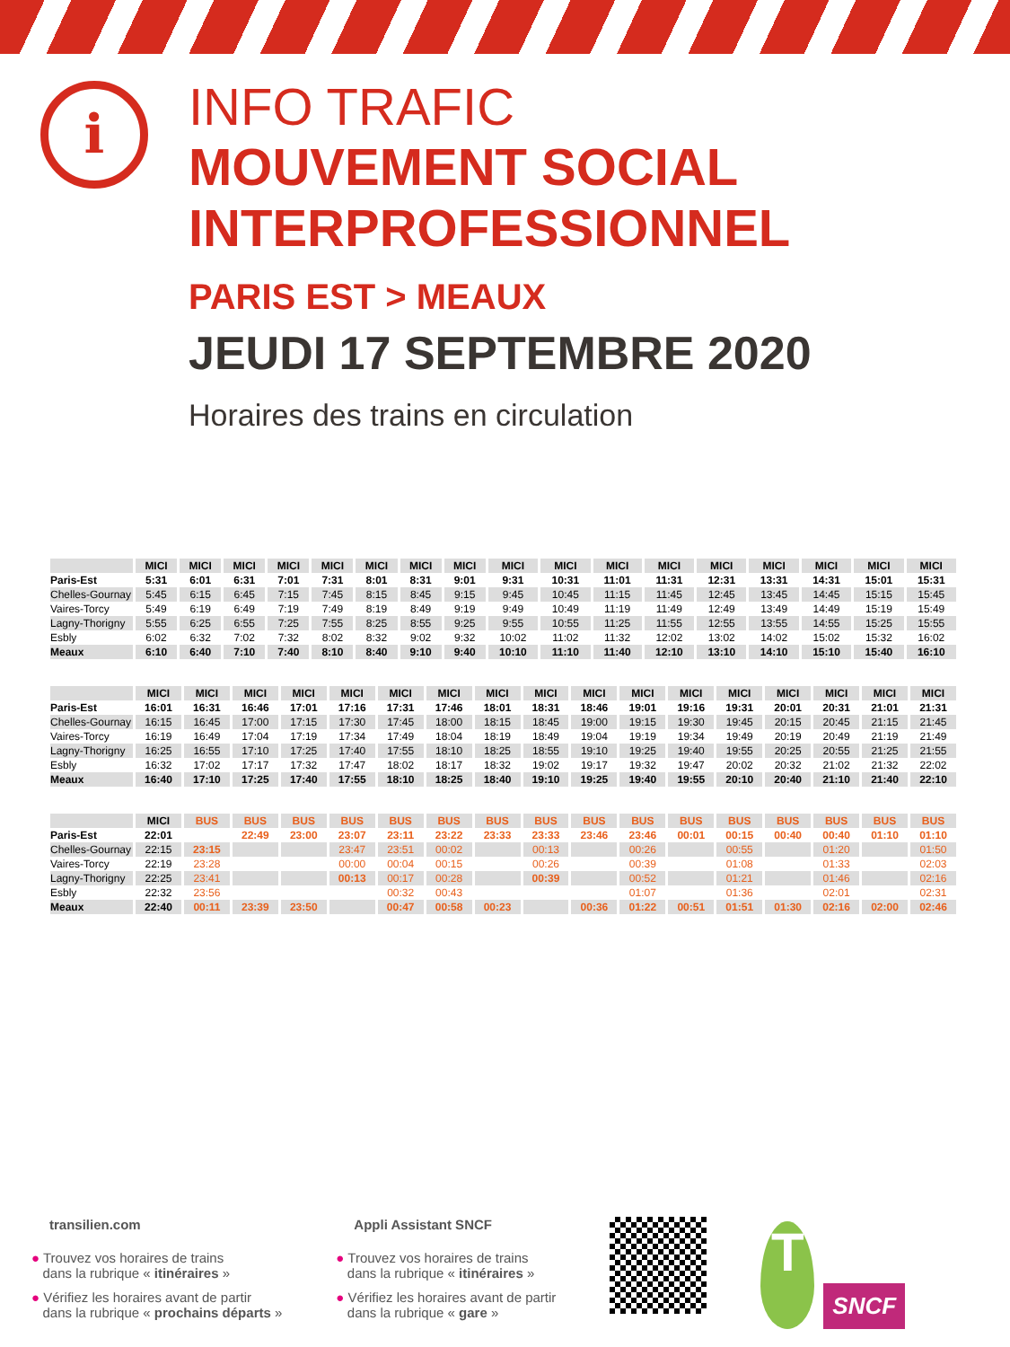i
INFO TRAFIC
MOUVEMENT SOCIAL
INTERPROFESSIONNEL
PARIS EST > MEAUX
JEUDI 17 SEPTEMBRE 2020
Horaires des trains en circulation
| | MICI | MICI | MICI | MICI | MICI | MICI | MICI | MICI | MICI | MICI | MICI | MICI | MICI | MICI | MICI | MICI | MICI |
| --- | --- | --- | --- | --- | --- | --- | --- | --- | --- | --- | --- | --- | --- | --- | --- | --- | --- |
| Paris-Est | 5:31 | 6:01 | 6:31 | 7:01 | 7:31 | 8:01 | 8:31 | 9:01 | 9:31 | 10:31 | 11:01 | 11:31 | 12:31 | 13:31 | 14:31 | 15:01 | 15:31 |
| Chelles-Gournay | 5:45 | 6:15 | 6:45 | 7:15 | 7:45 | 8:15 | 8:45 | 9:15 | 9:45 | 10:45 | 11:15 | 11:45 | 12:45 | 13:45 | 14:45 | 15:15 | 15:45 |
| Vaires-Torcy | 5:49 | 6:19 | 6:49 | 7:19 | 7:49 | 8:19 | 8:49 | 9:19 | 9:49 | 10:49 | 11:19 | 11:49 | 12:49 | 13:49 | 14:49 | 15:19 | 15:49 |
| Lagny-Thorigny | 5:55 | 6:25 | 6:55 | 7:25 | 7:55 | 8:25 | 8:55 | 9:25 | 9:55 | 10:55 | 11:25 | 11:55 | 12:55 | 13:55 | 14:55 | 15:25 | 15:55 |
| Esbly | 6:02 | 6:32 | 7:02 | 7:32 | 8:02 | 8:32 | 9:02 | 9:32 | 10:02 | 11:02 | 11:32 | 12:02 | 13:02 | 14:02 | 15:02 | 15:32 | 16:02 |
| Meaux | 6:10 | 6:40 | 7:10 | 7:40 | 8:10 | 8:40 | 9:10 | 9:40 | 10:10 | 11:10 | 11:40 | 12:10 | 13:10 | 14:10 | 15:10 | 15:40 | 16:10 |
| | MICI | MICI | MICI | MICI | MICI | MICI | MICI | MICI | MICI | MICI | MICI | MICI | MICI | MICI | MICI | MICI | MICI |
| --- | --- | --- | --- | --- | --- | --- | --- | --- | --- | --- | --- | --- | --- | --- | --- | --- | --- |
| Paris-Est | 16:01 | 16:31 | 16:46 | 17:01 | 17:16 | 17:31 | 17:46 | 18:01 | 18:31 | 18:46 | 19:01 | 19:16 | 19:31 | 20:01 | 20:31 | 21:01 | 21:31 |
| Chelles-Gournay | 16:15 | 16:45 | 17:00 | 17:15 | 17:30 | 17:45 | 18:00 | 18:15 | 18:45 | 19:00 | 19:15 | 19:30 | 19:45 | 20:15 | 20:45 | 21:15 | 21:45 |
| Vaires-Torcy | 16:19 | 16:49 | 17:04 | 17:19 | 17:34 | 17:49 | 18:04 | 18:19 | 18:49 | 19:04 | 19:19 | 19:34 | 19:49 | 20:19 | 20:49 | 21:19 | 21:49 |
| Lagny-Thorigny | 16:25 | 16:55 | 17:10 | 17:25 | 17:40 | 17:55 | 18:10 | 18:25 | 18:55 | 19:10 | 19:25 | 19:40 | 19:55 | 20:25 | 20:55 | 21:25 | 21:55 |
| Esbly | 16:32 | 17:02 | 17:17 | 17:32 | 17:47 | 18:02 | 18:17 | 18:32 | 19:02 | 19:17 | 19:32 | 19:47 | 20:02 | 20:32 | 21:02 | 21:32 | 22:02 |
| Meaux | 16:40 | 17:10 | 17:25 | 17:40 | 17:55 | 18:10 | 18:25 | 18:40 | 19:10 | 19:25 | 19:40 | 19:55 | 20:10 | 20:40 | 21:10 | 21:40 | 22:10 |
| | MICI | BUS | BUS | BUS | BUS | BUS | BUS | BUS | BUS | BUS | BUS | BUS | BUS | BUS | BUS | BUS | BUS |
| --- | --- | --- | --- | --- | --- | --- | --- | --- | --- | --- | --- | --- | --- | --- | --- | --- | --- |
| Paris-Est | 22:01 | | 22:49 | 23:00 | 23:07 | 23:11 | 23:22 | 23:33 | 23:33 | 23:46 | 23:46 | 00:01 | 00:15 | 00:40 | 00:40 | 01:10 | 01:10 |
| Chelles-Gournay | 22:15 | 23:15 | | | 23:47 | 23:51 | 00:02 | | 00:13 | | 00:26 | | 00:55 | | 01:20 | | 01:50 |
| Vaires-Torcy | 22:19 | 23:28 | | | 00:00 | 00:04 | 00:15 | | 00:26 | | 00:39 | | 01:08 | | 01:33 | | 02:03 |
| Lagny-Thorigny | 22:25 | 23:41 | | | 00:13 | 00:17 | 00:28 | | 00:39 | | 00:52 | | 01:21 | | 01:46 | | 02:16 |
| Esbly | 22:32 | 23:56 | | | | 00:32 | 00:43 | | | | 01:07 | | 01:36 | | 02:01 | | 02:31 |
| Meaux | 22:40 | 00:11 | 23:39 | 23:50 | | 00:47 | 00:58 | 00:23 | | 00:36 | 01:22 | 00:51 | 01:51 | 01:30 | 02:16 | 02:00 | 02:46 |
transilien.com
● Trouvez vos horaires de trains
dans la rubrique « itinéraires »
● Vérifiez les horaires avant de partir
dans la rubrique « prochains départs »
Appli Assistant SNCF
● Trouvez vos horaires de trains
dans la rubrique « itinéraires »
● Vérifiez les horaires avant de partir
dans la rubrique « gare »
T
SNCF